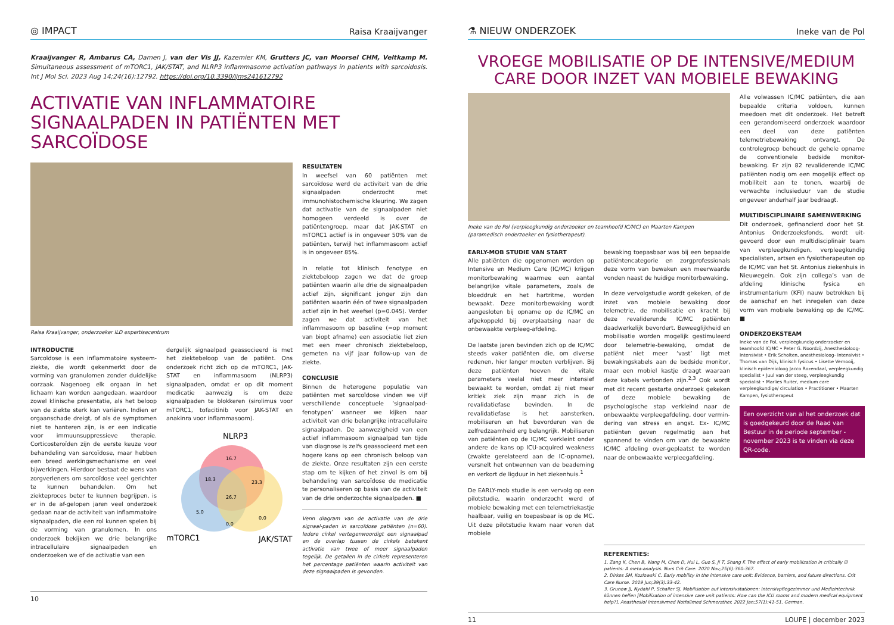◎ IMPACT Raisa Kraaijvanger
Kraaijvanger R, Ambarus CA, Damen J, van der Vis JJ, Kazemier KM, Grutters JC, van Moorsel CHM, Veltkamp M. Simultaneous assessment of mTORC1, JAK/STAT, and NLRP3 inflammasome activation pathways in patients with sarcoidosis. Int J Mol Sci. 2023 Aug 14;24(16):12792. https://doi.org/10.3390/ijms241612792
ACTIVATIE VAN INFLAMMATOIRE SIGNAALPADEN IN PATIËNTEN MET SARCOÏDOSE
Raisa Kraaijvanger, onderzoeker ILD expertisecentrum
INTRODUCTIE
Sarcoïdose is een inflammatoire systeem-ziekte, die wordt gekenmerkt door de vorming van granulomen zonder duidelijke oorzaak. Nagenoeg elk orgaan in het lichaam kan worden aangedaan, waardoor zowel klinische presentatie, als het beloop van de ziekte sterk kan variëren. Indien er orgaanschade dreigt, of als de symptomen niet te hanteren zijn, is er een indicatie voor immuunsuppressieve therapie. Corticosteroïden zijn de eerste keuze voor behandeling van sarcoïdose, maar hebben een breed werkingsmechanisme en veel bijwerkingen. Hierdoor bestaat de wens van zorgverleners om sarcoïdose veel gerichter te kunnen behandelen. Om het ziekteproces beter te kunnen begrijpen, is er in de af-gelopen jaren veel onderzoek gedaan naar de activiteit van inflammatoire signaalpaden, die een rol kunnen spelen bij de vorming van granulomen. In ons onderzoek bekijken we drie belangrijke intracellulaire signaalpaden en onderzoeken we of de activatie van een
dergelijk signaalpad geassocieerd is met het ziektebeloop van de patiënt. Ons onderzoek richt zich op de mTORC1, JAK-STAT en inflammasoom (NLRP3) signaalpaden, omdat er op dit moment medicatie aanwezig is om deze signaalpaden te blokkeren (sirolimus voor mTORC1, tofacitinib voor JAK-STAT en anakinra voor inflammasoom).
NLRP3
16.7
18.3
23.3
26.7
5.0
0.0
0.0
mTORC1
JAK/STAT
RESULTATEN
In weefsel van 60 patiënten met sarcoïdose werd de activiteit van de drie signaalpaden onderzocht met immunohistochemische kleuring. We zagen dat activatie van de signaalpaden niet homogeen verdeeld is over de patiëntengroep, maar dat JAK-STAT en mTORC1 actief is in ongeveer 50% van de patiënten, terwijl het inflammasoom actief is in ongeveer 85%.
In relatie tot klinisch fenotype en ziektebeloop zagen we dat de groep patiënten waarin alle drie de signaalpaden actief zijn, significant jonger zijn dan patiënten waarin één of twee signaalpaden actief zijn in het weefsel (p=0.045). Verder zagen we dat activiteit van het inflammasoom op baseline (=op moment van biopt afname) een associatie liet zien met een meer chronisch ziektebeloop, gemeten na vijf jaar follow-up van de ziekte.
CONCLUSIE
Binnen de heterogene populatie van patiënten met sarcoïdose vinden we vijf verschillende conceptuele ‘signaalpad- fenotypen’ wanneer we kijken naar activiteit van drie belangrijke intracellulaire signaalpaden. De aanwezigheid van een actief inflammasoom signaalpad ten tijde van diagnose is zelfs geassocieerd met een hogere kans op een chronisch beloop van de ziekte. Onze resultaten zijn een eerste stap om te kijken of het zinvol is om bij behandeling van sarcoïdose de medicatie te personaliseren op basis van de activiteit van de drie onderzochte signaalpaden. ■
Venn diagram van de activatie van de drie signaal-paden in sarcoïdose patiënten (n=60). Iedere cirkel vertegenwoordigt een signaalpad en de overlap tussen de cirkels betekent activatie van twee of meer signaalpaden tegelijk. De getallen in de cirkels representeren het percentage patiënten waarin activiteit van deze signaalpaden is gevonden.
10
⚗ NIEUW ONDERZOEK Ineke van de Pol
VROEGE MOBILISATIE OP DE INTENSIVE/MEDIUM CARE DOOR INZET VAN MOBIELE BEWAKING
Ineke van de Pol (verpleegkundig onderzoeker en teamhoofd IC/MC) en Maarten Kampen (paramedisch onderzoeker en fysiotherapeut).
EARLY-MOB STUDIE VAN START
Alle patiënten die opgenomen worden op Intensive en Medium Care (IC/MC) krijgen monitorbewaking waarmee een aantal belangrijke vitale parameters, zoals de bloeddruk en het hartritme, worden bewaakt. Deze monitorbewaking wordt aangesloten bij opname op de IC/MC en afgekoppeld bij overplaatsing naar de onbewaakte verpleeg-afdeling.
De laatste jaren bevinden zich op de IC/MC steeds vaker patiënten die, om diverse redenen, hier langer moeten verblijven. Bij deze patiënten hoeven de vitale parameters veelal niet meer intensief bewaakt te worden, omdat zij niet meer kritiek ziek zijn maar zich in de revalidatiefase bevinden. In de revalidatiefase is het aansterken, mobiliseren en het bevorderen van de zelfredzaamheid erg belangrijk. Mobiliseren van patiënten op de IC/MC verkleint onder andere de kans op ICU-acquired weakness (zwakte gerelateerd aan de IC-opname), versnelt het ontwennen van de beademing en verkort de ligduur in het ziekenhuis.<sup>1</sup>
De EARLY-mob studie is een vervolg op een pilotstudie, waarin onderzocht werd of mobiele bewaking met een telemetriekastje haalbaar, veilig en toepasbaar is op de MC. Uit deze pilotstudie kwam naar voren dat mobiele
bewaking toepasbaar was bij een bepaalde patiëntencategorie en zorgprofessionals deze vorm van bewaken een meerwaarde vonden naast de huidige monitorbewaking.
In deze vervolgstudie wordt gekeken, of de inzet van mobiele bewaking door telemetrie, de mobilisatie en kracht bij deze revaliderende IC/MC patiënten daadwerkelijk bevordert. Beweeglijkheid en mobilisatie worden mogelijk gestimuleerd door telemetrie-bewaking, omdat de patiënt niet meer ‘vast’ ligt met bewakingskabels aan de bedside monitor, maar een mobiel kastje draagt waaraan deze kabels verbonden zijn.<sup>2,3</sup> Ook wordt met dit recent gestarte onderzoek gekeken of deze mobiele bewaking de psychologische stap verkleind naar de onbewaakte verpleegafdeling, door vermin-dering van stress en angst. Ex- IC/MC patiënten geven regelmatig aan het spannend te vinden om van de bewaakte IC/MC afdeling over-geplaatst te worden naar de onbewaakte verpleegafdeling.
Alle volwassen IC/MC patiënten, die aan bepaalde criteria voldoen, kunnen meedoen met dit onderzoek. Het betreft een gerandomiseerd onderzoek waardoor een deel van deze patiënten telemetriebewaking ontvangt. De controlegroep behoudt de gehele opname de conventionele bedside monitor-bewaking. Er zijn 82 revaliderende IC/MC patiënten nodig om een mogelijk effect op mobiliteit aan te tonen, waarbij de verwachte inclusieduur van de studie ongeveer anderhalf jaar bedraagt.
MULTIDISCIPLINAIRE SAMENWERKING
Dit onderzoek, gefinancierd door het St. Antonius Onderzoeksfonds, wordt uit-gevoerd door een multidisciplinair team van verpleegkundigen, verpleegkundig specialisten, artsen en fysiotherapeuten op de IC/MC van het St. Antonius ziekenhuis in Nieuwegein. Ook zijn collega’s van de afdeling klinische fysica en instrumentarium (KFI) nauw betrokken bij de aanschaf en het inregelen van deze vorm van mobiele bewaking op de IC/MC. ■
ONDERZOEKSTEAM
Ineke van de Pol, verpleegkundig onderzoeker en teamhoofd IC/MC • Peter G. Noordzij, Anesthesioloog- Intensivist • Erik Scholten, anesthesioloog- Intensivist • Thomas van Dijk, klinisch fysicus • Lisette Vernooij, klinisch epidemioloog Jacco Rozendaal, verpleegkundig specialist • Juul van der steeg, verpleegkundig specialist • Marlies Ruiter, medium care verpleegkundige/ circulation • Practitioner • Maarten Kampen, fysiotherapeut
Een overzicht van al het onderzoek dat is goedgekeurd door de Raad van Bestuur in de periode september - november 2023 is te vinden via deze QR-code.
REFERENTIES:
1. Zang K, Chen B, Wang M, Chen D, Hui L, Guo S, Ji T, Shang F. The effect of early mobilization in critically ill patients: A meta-analysis. Nurs Crit Care. 2020 Nov;25(6):360-367.
2. Dirkes SM, Kozlowski C. Early mobility in the intensive care unit: Evidence, barriers, and future directions. Crit Care Nurse. 2019 Jun;39(3):33-42.
3. Grunow JJ, Nydahl P, Schaller SJ. Mobilisation auf Intensivstationen: Intensivpflegezimmer und Medizintechnik können helfen [Mobilization of intensive care unit patients: How can the ICU rooms and modern medical equipment help?]. Anasthesiol Intensivmed Notfallmed Schmerzther. 2022 Jan;57(1):41-51. German.
11 LOUPE | december 2023